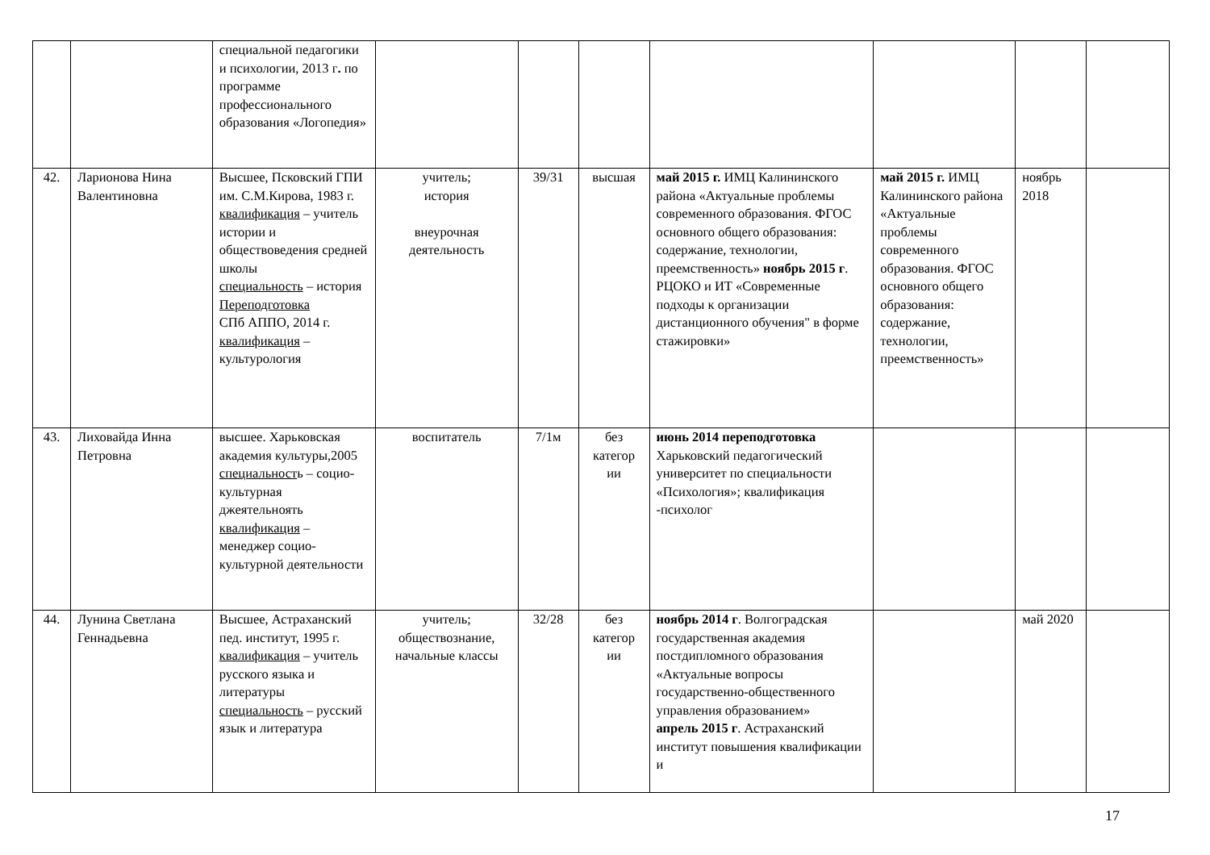| | | специальной педагогики и психологии, 2013 г . по программе профессионального образования «Логопедия» | | | | | | | |
| 42. | Ларионова Нина Валентиновна | Высшее, Псковский ГПИ им. С.М.Кирова, 1983 г. квалификация – учитель истории и обществоведения средней школы специальность – история Переподготовка СПб АППО, 2014 г. квалификация – культурология | учитель; история внеурочная деятельность | 39/31 | высшая | май 2015 г. ИМЦ Калининского района «Актуальные проблемы современного образования. ФГОС основного общего образования: содержание, технологии, преемственность» ноябрь 2015 г . РЦОКО и ИТ «Современные подходы к организации дистанционного обучения" в форме стажировки» | май 2015 г. ИМЦ Калининского района «Актуальные проблемы современного образования. ФГОС основного общего образования: содержание, технологии, преемственность» | ноябрь 2018 | |
| 43. | Лиховайда Инна Петровна | высшее. Харьковская академия культуры,2005 специальност ь – социо-культурная джеятельноять квалификация – менеджер социо-культурной деятельности | воспитатель | 7/1м | без категор ии | июнь 2014 переподготовка Харьковский педагогический университет по специальности «Психология»; квалификация -психолог | | | |
| 44. | Лунина Светлана Геннадьевна | Высшее, Астраханский пед. институт, 1995 г. квалификация – учитель русского языка и литературы специальность – русский язык и литература | учитель; обществознание, начальные классы | 32/28 | без категор ии | ноябрь 2014 г . Волгоградская государственная академия постдипломного образования «Актуальные вопросы государственно-общественного управления образованием» апрель 2015 г . Астраханский институт повышения квалификации и | | май 2020 | |
17